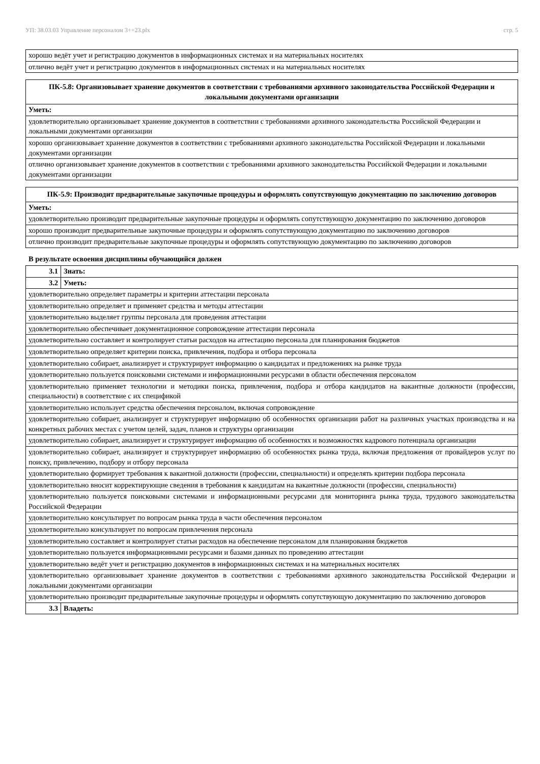УП: 38.03.03 Управление персоналом 3++23.plx стр. 5
| хорошо ведёт учет и регистрацию документов в информационных системах и на материальных носителях |
| отлично ведёт учет и регистрацию документов в информационных системах и на материальных носителях |
| ПК-5.8: Организовывает хранение документов в соответствии с требованиями архивного законодательства Российской Федерации и локальными документами организации |
| Уметь: |
| удовлетворительно организовывает хранение документов в соответствии с требованиями архивного законодательства Российской Федерации и локальными документами организации |
| хорошо организовывает хранение документов в соответствии с требованиями архивного законодательства Российской Федерации и локальными документами организации |
| отлично организовывает хранение документов в соответствии с требованиями архивного законодательства Российской Федерации и локальными документами организации |
| ПК-5.9: Производит предварительные закупочные процедуры и оформлять сопутствующую документацию по заключению договоров |
| Уметь: |
| удовлетворительно производит предварительные закупочные процедуры и оформлять сопутствующую документацию по заключению договоров |
| хорошо производит предварительные закупочные процедуры и оформлять сопутствующую документацию по заключению договоров |
| отлично производит предварительные закупочные процедуры и оформлять сопутствующую документацию по заключению договоров |
В результате освоения дисциплины обучающийся должен
| 3.1 | Знать: |
| 3.2 | Уметь: |
| удовлетворительно определяет параметры и критерии аттестации персонала | |
| удовлетворительно определяет и применяет средства и методы аттестации | |
| удовлетворительно выделяет группы персонала для проведения аттестации | |
| удовлетворительно обеспечивает документационное сопровождение аттестации персонала | |
| удовлетворительно составляет и контролирует статьи расходов на аттестацию персонала для планирования бюджетов | |
| удовлетворительно определяет критерии поиска, привлечения, подбора и отбора персонала | |
| удовлетворительно собирает, анализирует и структурирует информацию о кандидатах и предложениях на рынке труда | |
| удовлетворительно пользуется поисковыми системами и информационными ресурсами в области обеспечения персоналом | |
| удовлетворительно применяет технологии и методики поиска, привлечения, подбора и отбора кандидатов на вакантные должности (профессии, специальности) в соответствие с их спецификой | |
| удовлетворительно использует средства обеспечения персоналом, включая сопровождение | |
| удовлетворительно собирает, анализирует и структурирует информацию об особенностях организации работ на различных участках производства и на конкретных рабочих местах с учетом целей, задач, планов и структуры организации | |
| удовлетворительно собирает, анализирует и структурирует информацию об особенностях и возможностях кадрового потенциала организации | |
| удовлетворительно собирает, анализирует и структурирует информацию об особенностях рынка труда, включая предложения от провайдеров услуг по поиску, привлечению, подбору и отбору персонала | |
| удовлетворительно формирует требования к вакантной должности (профессии, специальности) и определять критерии подбора персонала | |
| удовлетворительно вносит корректирующие сведения в требования к кандидатам на вакантные должности (профессии, специальности) | |
| удовлетворительно пользуется поисковыми системами и информационными ресурсами для мониторинга рынка труда, трудового законодательства Российской Федерации | |
| удовлетворительно консультирует по вопросам рынка труда в части обеспечения персоналом | |
| удовлетворительно консультирует по вопросам привлечения персонала | |
| удовлетворительно составляет и контролирует статьи расходов на обеспечение персоналом для планирования бюджетов | |
| удовлетворительно пользуется информационными ресурсами и базами данных по проведению аттестации | |
| удовлетворительно ведёт учет и регистрацию документов в информационных системах и на материальных носителях | |
| удовлетворительно организовывает хранение документов в соответствии с требованиями архивного законодательства Российской Федерации и локальными документами организации | |
| удовлетворительно производит предварительные закупочные процедуры и оформлять сопутствующую документацию по заключению договоров | |
| 3.3 | Владеть: |